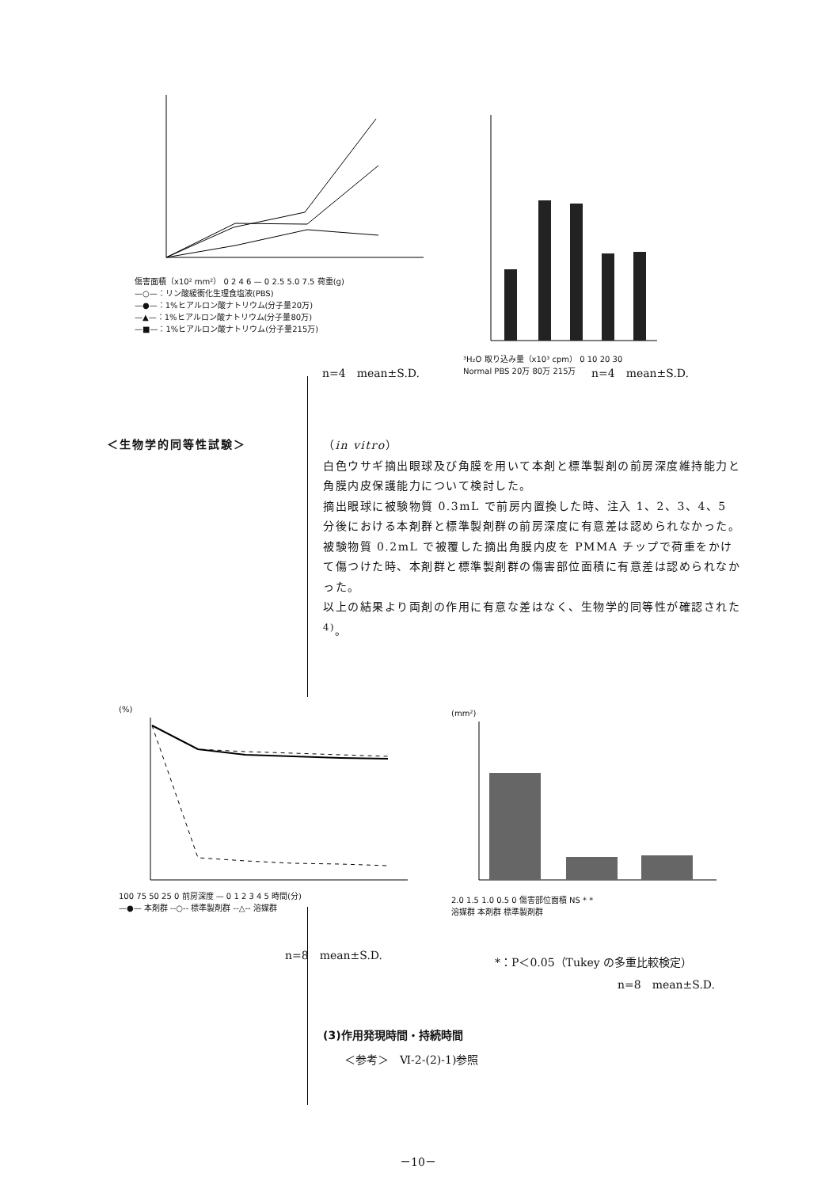傷害面積（x10² mm²） 0 2 4 6 — 0 2.5 5.0 7.5 荷重(g)
—○—：リン酸緩衝化生理食塩液(PBS)
—●—：1%ヒアルロン酸ナトリウム(分子量20万)
—▲—：1%ヒアルロン酸ナトリウム(分子量80万)
—■—：1%ヒアルロン酸ナトリウム(分子量215万)
n=4　mean±S.D.
³H₂O 取り込み量（x10³ cpm） 0 10 20 30
Normal PBS 20万 80万 215万
n=4　mean±S.D.
＜生物学的同等性試験＞
（in vitro）
白色ウサギ摘出眼球及び角膜を用いて本剤と標準製剤の前房深度維持能力と角膜内皮保護能力について検討した。
摘出眼球に被験物質 0.3mL で前房内置換した時、注入 1、2、3、4、5 分後における本剤群と標準製剤群の前房深度に有意差は認められなかった。
被験物質 0.2mL で被覆した摘出角膜内皮を PMMA チップで荷重をかけて傷つけた時、本剤群と標準製剤群の傷害部位面積に有意差は認められなかった。
以上の結果より両剤の作用に有意な差はなく、生物学的同等性が確認された <sup>4)</sup>。
(%)
100 75 50 25 0 前房深度 — 0 1 2 3 4 5 時間(分)
—●— 本剤群 --○-- 標準製剤群 --△-- 溶媒群
n=8　mean±S.D.
(mm²)
2.0 1.5 1.0 0.5 0 傷害部位面積 NS * *
溶媒群 本剤群 標準製剤群
*：P＜0.05（Tukey の多重比較検定）
n=8　mean±S.D.
(3)作用発現時間・持続時間
＜参考＞　Ⅵ-2-(2)-1)参照
－10－